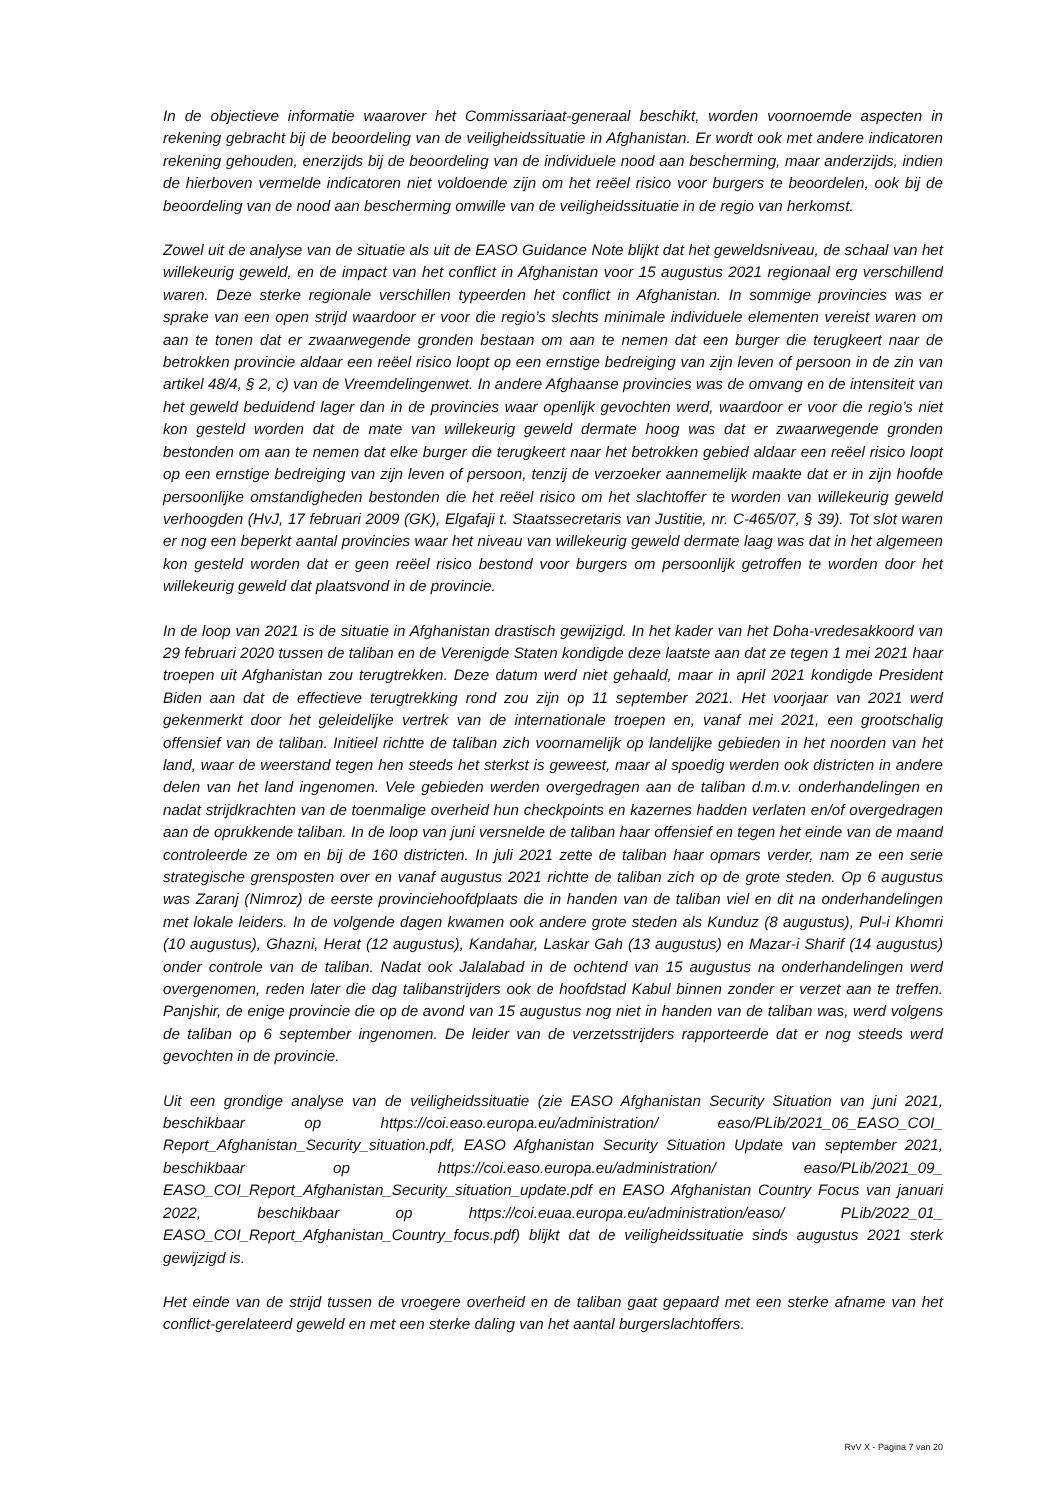In de objectieve informatie waarover het Commissariaat-generaal beschikt, worden voornoemde aspecten in rekening gebracht bij de beoordeling van de veiligheidssituatie in Afghanistan. Er wordt ook met andere indicatoren rekening gehouden, enerzijds bij de beoordeling van de individuele nood aan bescherming, maar anderzijds, indien de hierboven vermelde indicatoren niet voldoende zijn om het reëel risico voor burgers te beoordelen, ook bij de beoordeling van de nood aan bescherming omwille van de veiligheidssituatie in de regio van herkomst.
Zowel uit de analyse van de situatie als uit de EASO Guidance Note blijkt dat het geweldsniveau, de schaal van het willekeurig geweld, en de impact van het conflict in Afghanistan voor 15 augustus 2021 regionaal erg verschillend waren. Deze sterke regionale verschillen typeerden het conflict in Afghanistan. In sommige provincies was er sprake van een open strijd waardoor er voor die regio’s slechts minimale individuele elementen vereist waren om aan te tonen dat er zwaarwegende gronden bestaan om aan te nemen dat een burger die terugkeert naar de betrokken provincie aldaar een reëel risico loopt op een ernstige bedreiging van zijn leven of persoon in de zin van artikel 48/4, § 2, c) van de Vreemdelingenwet. In andere Afghaanse provincies was de omvang en de intensiteit van het geweld beduidend lager dan in de provincies waar openlijk gevochten werd, waardoor er voor die regio’s niet kon gesteld worden dat de mate van willekeurig geweld dermate hoog was dat er zwaarwegende gronden bestonden om aan te nemen dat elke burger die terugkeert naar het betrokken gebied aldaar een reëel risico loopt op een ernstige bedreiging van zijn leven of persoon, tenzij de verzoeker aannemelijk maakte dat er in zijn hoofde persoonlijke omstandigheden bestonden die het reëel risico om het slachtoffer te worden van willekeurig geweld verhoogden (HvJ, 17 februari 2009 (GK), Elgafaji t. Staatssecretaris van Justitie, nr. C-465/07, § 39). Tot slot waren er nog een beperkt aantal provincies waar het niveau van willekeurig geweld dermate laag was dat in het algemeen kon gesteld worden dat er geen reëel risico bestond voor burgers om persoonlijk getroffen te worden door het willekeurig geweld dat plaatsvond in de provincie.
In de loop van 2021 is de situatie in Afghanistan drastisch gewijzigd. In het kader van het Doha-vredesakkoord van 29 februari 2020 tussen de taliban en de Verenigde Staten kondigde deze laatste aan dat ze tegen 1 mei 2021 haar troepen uit Afghanistan zou terugtrekken. Deze datum werd niet gehaald, maar in april 2021 kondigde President Biden aan dat de effectieve terugtrekking rond zou zijn op 11 september 2021. Het voorjaar van 2021 werd gekenmerkt door het geleidelijke vertrek van de internationale troepen en, vanaf mei 2021, een grootschalig offensief van de taliban. Initieel richtte de taliban zich voornamelijk op landelijke gebieden in het noorden van het land, waar de weerstand tegen hen steeds het sterkst is geweest, maar al spoedig werden ook districten in andere delen van het land ingenomen. Vele gebieden werden overgedragen aan de taliban d.m.v. onderhandelingen en nadat strijdkrachten van de toenmalige overheid hun checkpoints en kazernes hadden verlaten en/of overgedragen aan de oprukkende taliban. In de loop van juni versnelde de taliban haar offensief en tegen het einde van de maand controleerde ze om en bij de 160 districten. In juli 2021 zette de taliban haar opmars verder, nam ze een serie strategische grensposten over en vanaf augustus 2021 richtte de taliban zich op de grote steden. Op 6 augustus was Zaranj (Nimroz) de eerste provinciehoofdplaats die in handen van de taliban viel en dit na onderhandelingen met lokale leiders. In de volgende dagen kwamen ook andere grote steden als Kunduz (8 augustus), Pul-i Khomri (10 augustus), Ghazni, Herat (12 augustus), Kandahar, Laskar Gah (13 augustus) en Mazar-i Sharif (14 augustus) onder controle van de taliban. Nadat ook Jalalabad in de ochtend van 15 augustus na onderhandelingen werd overgenomen, reden later die dag talibanstrijders ook de hoofdstad Kabul binnen zonder er verzet aan te treffen. Panjshir, de enige provincie die op de avond van 15 augustus nog niet in handen van de taliban was, werd volgens de taliban op 6 september ingenomen. De leider van de verzetsstrijders rapporteerde dat er nog steeds werd gevochten in de provincie.
Uit een grondige analyse van de veiligheidssituatie (zie EASO Afghanistan Security Situation van juni 2021, beschikbaar op https://coi.easo.europa.eu/administration/ easo/PLib/2021_06_EASO_COI_ Report_Afghanistan_Security_situation.pdf, EASO Afghanistan Security Situation Update van september 2021, beschikbaar op https://coi.easo.europa.eu/administration/ easo/PLib/2021_09_ EASO_COI_Report_Afghanistan_Security_situation_update.pdf en EASO Afghanistan Country Focus van januari 2022, beschikbaar op https://coi.euaa.europa.eu/administration/easo/ PLib/2022_01_ EASO_COI_Report_Afghanistan_Country_focus.pdf) blijkt dat de veiligheidssituatie sinds augustus 2021 sterk gewijzigd is.
Het einde van de strijd tussen de vroegere overheid en de taliban gaat gepaard met een sterke afname van het conflict-gerelateerd geweld en met een sterke daling van het aantal burgerslachtoffers.
RvV X - Pagina 7 van 20